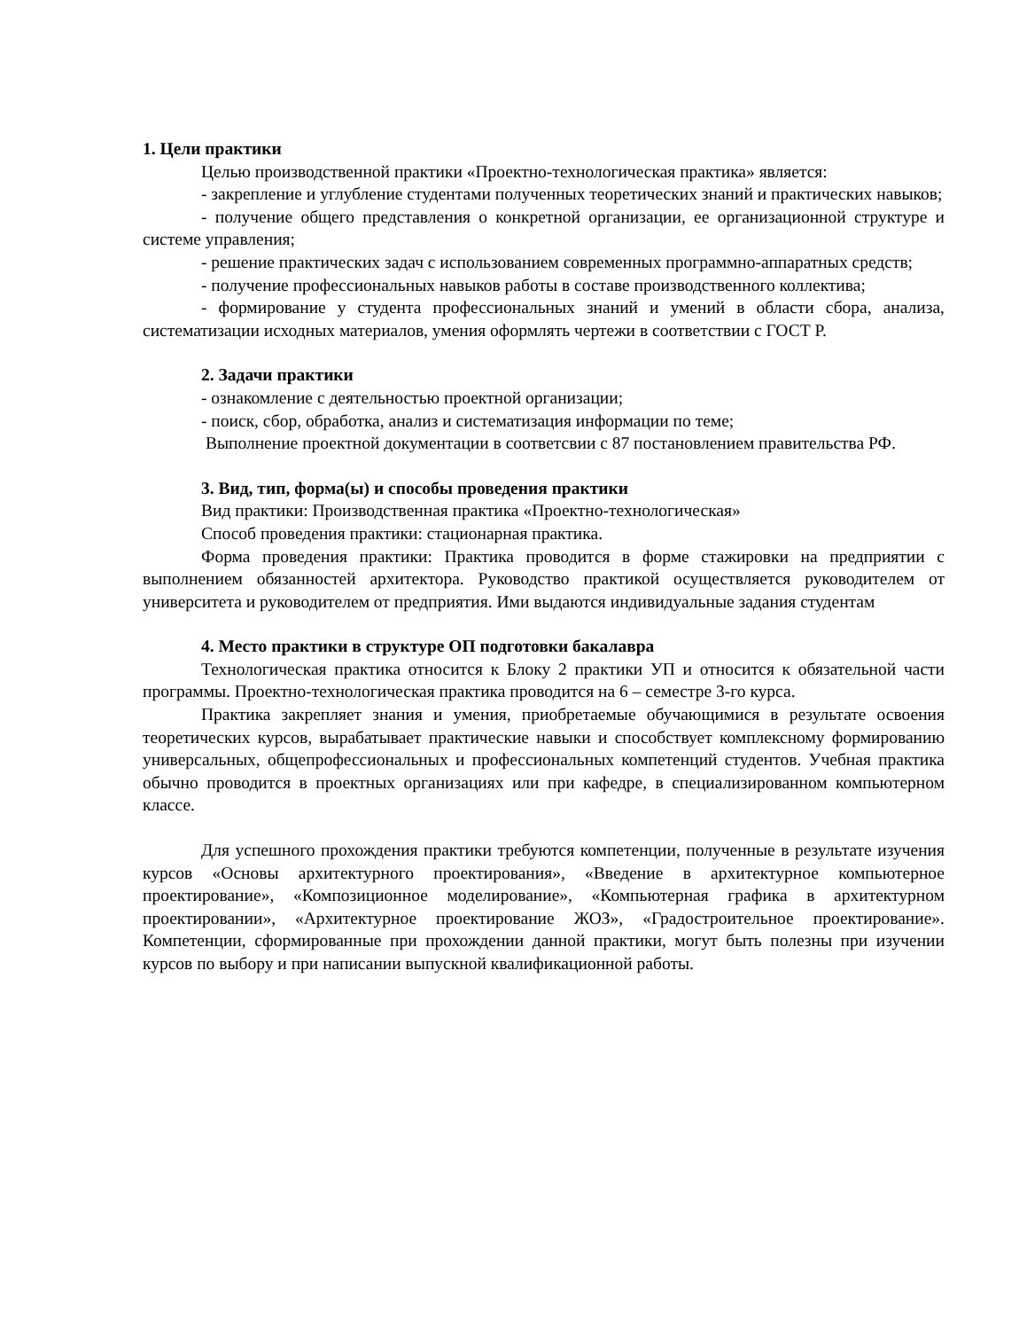1. Цели практики
Целью производственной практики «Проектно-технологическая практика» является:
- закрепление и углубление студентами полученных теоретических знаний и практических навыков;
- получение общего представления о конкретной организации, ее организационной структуре и системе управления;
- решение практических задач с использованием современных программно-аппаратных средств;
- получение профессиональных навыков работы в составе производственного коллектива;
- формирование у студента профессиональных знаний и умений в области сбора, анализа, систематизации исходных материалов, умения оформлять чертежи в соответствии с ГОСТ Р.
2. Задачи практики
- ознакомление с деятельностью проектной организации;
- поиск, сбор, обработка, анализ и систематизация информации по теме;
Выполнение проектной документации в соответсвии с 87 постановлением правительства РФ.
3. Вид, тип, форма(ы) и способы проведения практики
Вид практики: Производственная практика «Проектно-технологическая»
Способ проведения практики: стационарная практика.
Форма проведения практики: Практика проводится в форме стажировки на предприятии с выполнением обязанностей архитектора. Руководство практикой осуществляется руководителем от университета и руководителем от предприятия. Ими выдаются индивидуальные задания студентам
4. Место практики в структуре ОП подготовки бакалавра
Технологическая практика относится к Блоку 2 практики УП и относится к обязательной части программы. Проектно-технологическая практика проводится на 6 – семестре 3-го курса.
Практика закрепляет знания и умения, приобретаемые обучающимися в результате освоения теоретических курсов, вырабатывает практические навыки и способствует комплексному формированию универсальных, общепрофессиональных и профессиональных компетенций студентов. Учебная практика обычно проводится в проектных организациях или при кафедре, в специализированном компьютерном классе.
Для успешного прохождения практики требуются компетенции, полученные в результате изучения курсов «Основы архитектурного проектирования», «Введение в архитектурное компьютерное проектирование», «Композиционное моделирование», «Компьютерная графика в архитектурном проектировании», «Архитектурное проектирование ЖОЗ», «Градостроительное проектирование». Компетенции, сформированные при прохождении данной практики, могут быть полезны при изучении курсов по выбору и при написании выпускной квалификационной работы.